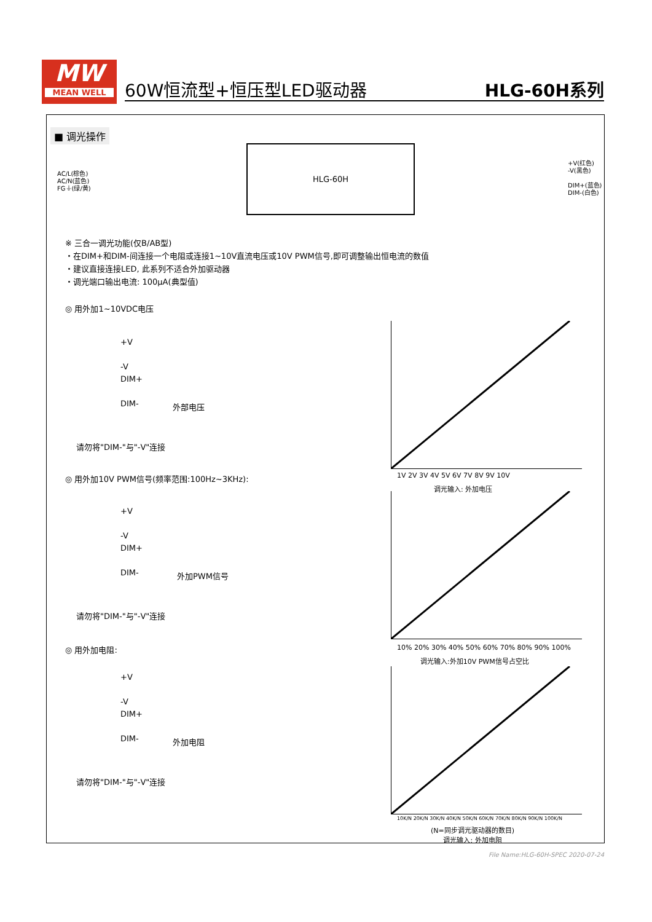MW
MEAN WELL
60W恒流型+恒压型LED驱动器 HLG-60H系列
■ 调光操作
AC/L(棕色)
AC/N(蓝色)
FG⏚(绿/黄)
HLG-60H
+V(红色)
-V(黑色)
DIM+(蓝色)
DIM-(白色)
※ 三合一调光功能(仅B/AB型)
・在DIM+和DIM-间连接一个电阻或连接1~10V直流电压或10V PWM信号,即可调整输出恒电流的数值
・建议直接连接LED, 此系列不适合外加驱动器
・调光端口输出电流: 100μA(典型值)
◎ 用外加1~10VDC电压
+V
-V
DIM+
DIM-
外部电压
请勿将"DIM-"与"-V"连接
1V 2V 3V 4V 5V 6V 7V 8V 9V 10V
调光输入: 外加电压
◎ 用外加10V PWM信号(频率范围:100Hz~3KHz):
+V
-V
DIM+
DIM-
外加PWM信号
请勿将"DIM-"与"-V"连接
10% 20% 30% 40% 50% 60% 70% 80% 90% 100%
调光输入:外加10V PWM信号占空比
◎ 用外加电阻:
+V
-V
DIM+
DIM-
外加电阻
请勿将"DIM-"与"-V"连接
10K/N 20K/N 30K/N 40K/N 50K/N 60K/N 70K/N 80K/N 90K/N 100K/N
(N=同步调光驱动器的数目)
调光输入: 外加电阻
File Name:HLG-60H-SPEC 2020-07-24